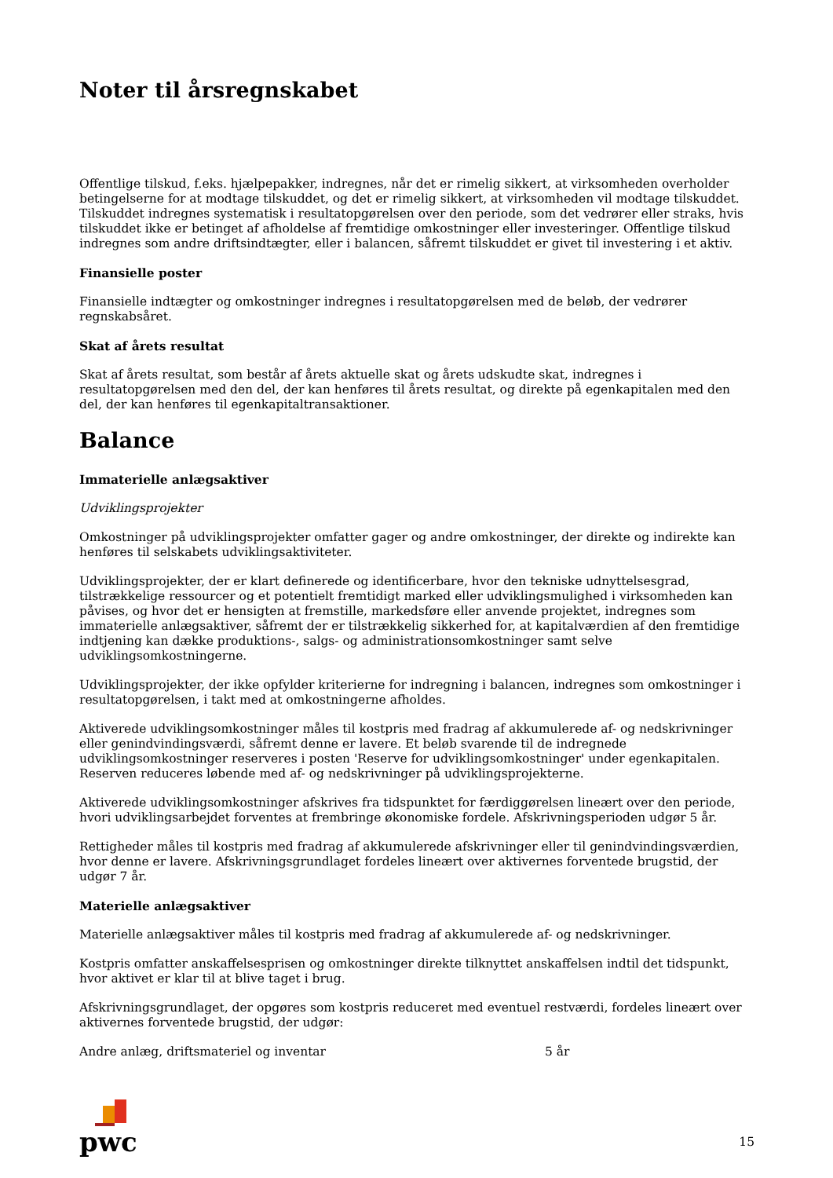Noter til årsregnskabet
Offentlige tilskud, f.eks. hjælpepakker, indregnes, når det er rimelig sikkert, at virksomheden overholder betingelserne for at modtage tilskuddet, og det er rimelig sikkert, at virksomheden vil modtage tilskuddet. Tilskuddet indregnes systematisk i resultatopgørelsen over den periode, som det vedrører eller straks, hvis tilskuddet ikke er betinget af afholdelse af fremtidige omkostninger eller investeringer. Offentlige tilskud indregnes som andre driftsindtægter, eller i balancen, såfremt tilskuddet er givet til investering i et aktiv.
Finansielle poster
Finansielle indtægter og omkostninger indregnes i resultatopgørelsen med de beløb, der vedrører regnskabsåret.
Skat af årets resultat
Skat af årets resultat, som består af årets aktuelle skat og årets udskudte skat, indregnes i resultatopgørelsen med den del, der kan henføres til årets resultat, og direkte på egenkapitalen med den del, der kan henføres til egenkapitaltransaktioner.
Balance
Immaterielle anlægsaktiver
Udviklingsprojekter
Omkostninger på udviklingsprojekter omfatter gager og andre omkostninger, der direkte og indirekte kan henføres til selskabets udviklingsaktiviteter.
Udviklingsprojekter, der er klart definerede og identificerbare, hvor den tekniske udnyttelsesgrad, tilstrækkelige ressourcer og et potentielt fremtidigt marked eller udviklingsmulighed i virksomheden kan påvises, og hvor det er hensigten at fremstille, markedsføre eller anvende projektet, indregnes som immaterielle anlægsaktiver, såfremt der er tilstrækkelig sikkerhed for, at kapitalværdien af den fremtidige indtjening kan dække produktions-, salgs- og administrationsomkostninger samt selve udviklingsomkostningerne.
Udviklingsprojekter, der ikke opfylder kriterierne for indregning i balancen, indregnes som omkostninger i resultatopgørelsen, i takt med at omkostningerne afholdes.
Aktiverede udviklingsomkostninger måles til kostpris med fradrag af akkumulerede af- og nedskrivninger eller genindvindingsværdi, såfremt denne er lavere. Et beløb svarende til de indregnede udviklingsomkostninger reserveres i posten 'Reserve for udviklingsomkostninger' under egenkapitalen. Reserven reduceres løbende med af- og nedskrivninger på udviklingsprojekterne.
Aktiverede udviklingsomkostninger afskrives fra tidspunktet for færdiggørelsen lineært over den periode, hvori udviklingsarbejdet forventes at frembringe økonomiske fordele. Afskrivningsperioden udgør 5 år.
Rettigheder måles til kostpris med fradrag af akkumulerede afskrivninger eller til genindvindingsværdien, hvor denne er lavere. Afskrivningsgrundlaget fordeles lineært over aktivernes forventede brugstid, der udgør 7 år.
Materielle anlægsaktiver
Materielle anlægsaktiver måles til kostpris med fradrag af akkumulerede af- og nedskrivninger.
Kostpris omfatter anskaffelsesprisen og omkostninger direkte tilknyttet anskaffelsen indtil det tidspunkt, hvor aktivet er klar til at blive taget i brug.
Afskrivningsgrundlaget, der opgøres som kostpris reduceret med eventuel restværdi, fordeles lineært over aktivernes forventede brugstid, der udgør:
Andre anlæg, driftsmateriel og inventar 5 år
pwc
15